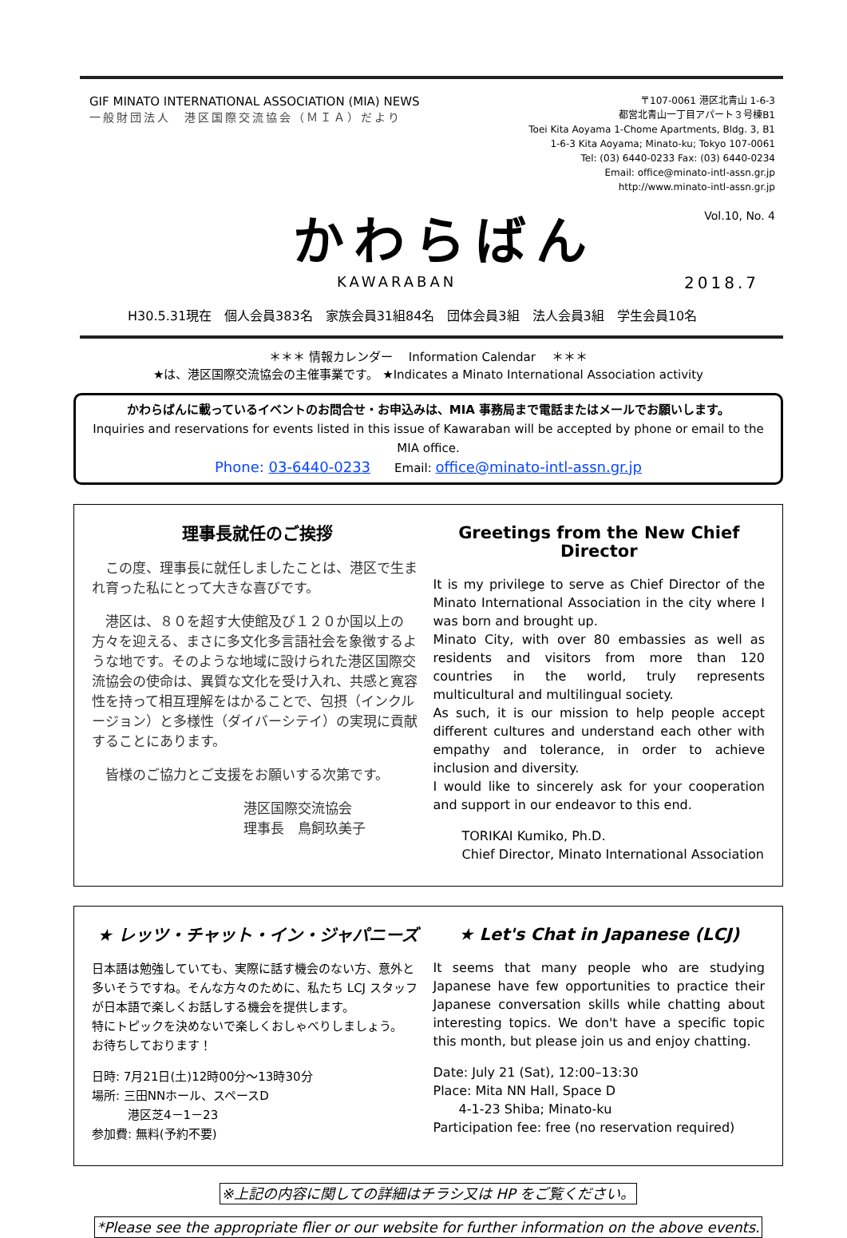GIF MINATO INTERNATIONAL ASSOCIATION (MIA) NEWS
一般財団法人　港区国際交流協会（ＭＩＡ）だより
〒107-0061 港区北青山 1-6-3
都営北青山一丁目アパート３号棟B1
Toei Kita Aoyama 1-Chome Apartments, Bldg. 3, B1
1-6-3 Kita Aoyama; Minato-ku; Tokyo 107-0061
Tel: (03) 6440-0233 Fax: (03) 6440-0234
Email: office@minato-intl-assn.gr.jp
http://www.minato-intl-assn.gr.jp
Vol.10, No. 4
かわらばん
KAWARABAN 2018.7
H30.5.31現在　個人会員383名　家族会員31組84名　団体会員3組　法人会員3組　学生会員10名
＊＊＊ 情報カレンダー　 Information Calendar　 ＊＊＊
★は、港区国際交流協会の主催事業です。 ★Indicates a Minato International Association activity
かわらばんに載っているイベントのお問合せ・お申込みは、MIA 事務局まで電話またはメールでお願いします。
Inquiries and reservations for events listed in this issue of Kawaraban will be accepted by phone or email to the MIA office.
Phone: 03-6440-0233　　Email: office@minato-intl-assn.gr.jp
理事長就任のご挨拶
　この度、理事長に就任しましたことは、港区で生まれ育った私にとって大きな喜びです。
　港区は、８０を超す大使館及び１２０か国以上の方々を迎える、まさに多文化多言語社会を象徴するような地です。そのような地域に設けられた港区国際交流協会の使命は、異質な文化を受け入れ、共感と寛容性を持って相互理解をはかることで、包摂（インクルージョン）と多様性（ダイバーシテイ）の実現に貢献することにあります。
　皆様のご協力とご支援をお願いする次第です。
港区国際交流協会
理事長　鳥飼玖美子
Greetings from the New Chief Director
It is my privilege to serve as Chief Director of the Minato International Association in the city where I was born and brought up.
Minato City, with over 80 embassies as well as residents and visitors from more than 120 countries in the world, truly represents multicultural and multilingual society.
As such, it is our mission to help people accept different cultures and understand each other with empathy and tolerance, in order to achieve inclusion and diversity.
I would like to sincerely ask for your cooperation and support in our endeavor to this end.
TORIKAI Kumiko, Ph.D.
Chief Director, Minato International Association
★ レッツ・チャット・イン・ジャパニーズ
日本語は勉強していても、実際に話す機会のない方、意外と多いそうですね。そんな方々のために、私たち LCJ スタッフが日本語で楽しくお話しする機会を提供します。
特にトピックを決めないで楽しくおしゃべりしましょう。
お待ちしております！
日時: 7月21日(土)12時00分～13時30分
場所: 三田NNホール、スペースD
　　　港区芝4－1－23
参加費: 無料(予約不要)
★ Let's Chat in Japanese (LCJ)
It seems that many people who are studying Japanese have few opportunities to practice their Japanese conversation skills while chatting about interesting topics. We don't have a specific topic this month, but please join us and enjoy chatting.
Date: July 21 (Sat), 12:00–13:30
Place: Mita NN Hall, Space D
　　4-1-23 Shiba; Minato-ku
Participation fee: free (no reservation required)
※上記の内容に関しての詳細はチラシ又は HP をご覧ください。
*Please see the appropriate flier or our website for further information on the above events.